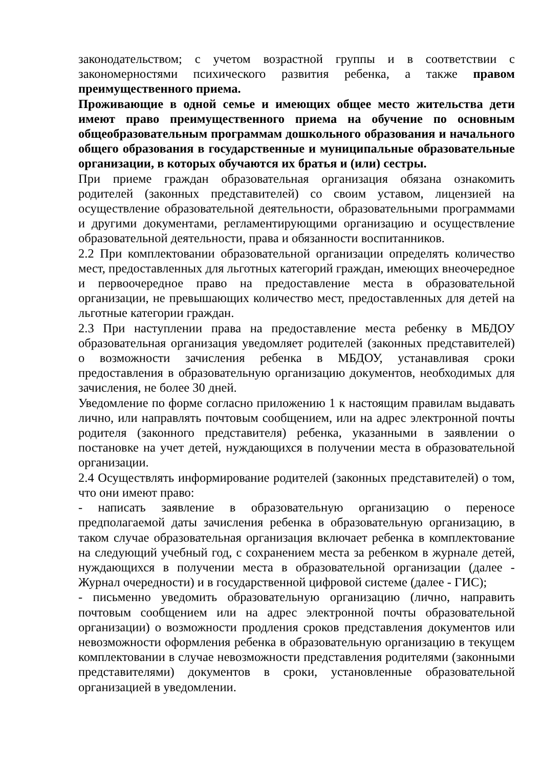законодательством; с учетом возрастной группы и в соответствии с закономерностями психического развития ребенка, а также правом преимущественного приема.
Проживающие в одной семье и имеющих общее место жительства дети имеют право преимущественного приема на обучение по основным общеобразовательным программам дошкольного образования и начального общего образования в государственные и муниципальные образовательные организации, в которых обучаются их братья и (или) сестры.
При приеме граждан образовательная организация обязана ознакомить родителей (законных представителей) со своим уставом, лицензией на осуществление образовательной деятельности, образовательными программами и другими документами, регламентирующими организацию и осуществление образовательной деятельности, права и обязанности воспитанников.
2.2 При комплектовании образовательной организации определять количество мест, предоставленных для льготных категорий граждан, имеющих внеочередное и первоочередное право на предоставление места в образовательной организации, не превышающих количество мест, предоставленных для детей на льготные категории граждан.
2.3 При наступлении права на предоставление места ребенку в МБДОУ образовательная организация уведомляет родителей (законных представителей) о возможности зачисления ребенка в МБДОУ, устанавливая сроки предоставления в образовательную организацию документов, необходимых для зачисления, не более 30 дней.
Уведомление по форме согласно приложению 1 к настоящим правилам выдавать лично, или направлять почтовым сообщением, или на адрес электронной почты родителя (законного представителя) ребенка, указанными в заявлении о постановке на учет детей, нуждающихся в получении места в образовательной организации.
2.4 Осуществлять информирование родителей (законных представителей) о том, что они имеют право:
- написать заявление в образовательную организацию о переносе предполагаемой даты зачисления ребенка в образовательную организацию, в таком случае образовательная организация включает ребенка в комплектование на следующий учебный год, с сохранением места за ребенком в журнале детей, нуждающихся в получении места в образовательной организации (далее - Журнал очередности) и в государственной цифровой системе (далее - ГИС);
- письменно уведомить образовательную организацию (лично, направить почтовым сообщением или на адрес электронной почты образовательной организации) о возможности продления сроков представления документов или невозможности оформления ребенка в образовательную организацию в текущем комплектовании в случае невозможности представления родителями (законными представителями) документов в сроки, установленные образовательной организацией в уведомлении.